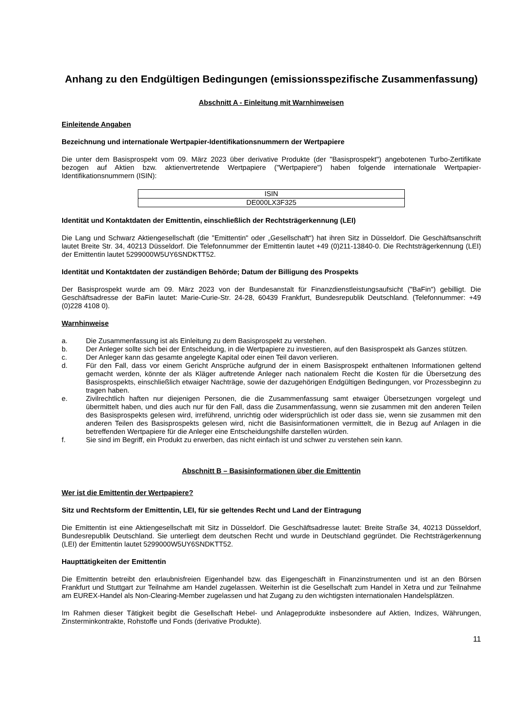Anhang zu den Endgültigen Bedingungen (emissionsspezifische Zusammenfassung)
Abschnitt A - Einleitung mit Warnhinweisen
Einleitende Angaben
Bezeichnung und internationale Wertpapier-Identifikationsnummern der Wertpapiere
Die unter dem Basisprospekt vom 09. März 2023 über derivative Produkte (der "Basisprospekt") angebotenen Turbo-Zertifikate bezogen auf Aktien bzw. aktienvertretende Wertpapiere ("Wertpapiere") haben folgende internationale Wertpapier-Identifikationsnummern (ISIN):
| ISIN |
| DE000LX3F325 |
Identität und Kontaktdaten der Emittentin, einschließlich der Rechtsträgerkennung (LEI)
Die Lang und Schwarz Aktiengesellschaft (die "Emittentin" oder „Gesellschaft“) hat ihren Sitz in Düsseldorf. Die Geschäftsanschrift lautet Breite Str. 34, 40213 Düsseldorf. Die Telefonnummer der Emittentin lautet +49 (0)211-13840-0. Die Rechtsträgerkennung (LEI) der Emittentin lautet 5299000W5UY6SNDKTT52.
Identität und Kontaktdaten der zuständigen Behörde; Datum der Billigung des Prospekts
Der Basisprospekt wurde am 09. März 2023 von der Bundesanstalt für Finanzdienstleistungsaufsicht ("BaFin") gebilligt. Die Geschäftsadresse der BaFin lautet: Marie-Curie-Str. 24-28, 60439 Frankfurt, Bundesrepublik Deutschland. (Telefonnummer: +49 (0)228 4108 0).
Warnhinweise
a. Die Zusammenfassung ist als Einleitung zu dem Basisprospekt zu verstehen.
b. Der Anleger sollte sich bei der Entscheidung, in die Wertpapiere zu investieren, auf den Basisprospekt als Ganzes stützen.
c. Der Anleger kann das gesamte angelegte Kapital oder einen Teil davon verlieren.
d. Für den Fall, dass vor einem Gericht Ansprüche aufgrund der in einem Basisprospekt enthaltenen Informationen geltend gemacht werden, könnte der als Kläger auftretende Anleger nach nationalem Recht die Kosten für die Übersetzung des Basisprospekts, einschließlich etwaiger Nachträge, sowie der dazugehörigen Endgültigen Bedingungen, vor Prozessbeginn zu tragen haben.
e. Zivilrechtlich haften nur diejenigen Personen, die die Zusammenfassung samt etwaiger Übersetzungen vorgelegt und übermittelt haben, und dies auch nur für den Fall, dass die Zusammenfassung, wenn sie zusammen mit den anderen Teilen des Basisprospekts gelesen wird, irreführend, unrichtig oder widersprüchlich ist oder dass sie, wenn sie zusammen mit den anderen Teilen des Basisprospekts gelesen wird, nicht die Basisinformationen vermittelt, die in Bezug auf Anlagen in die betreffenden Wertpapiere für die Anleger eine Entscheidungshilfe darstellen würden.
f. Sie sind im Begriff, ein Produkt zu erwerben, das nicht einfach ist und schwer zu verstehen sein kann.
Abschnitt B – Basisinformationen über die Emittentin
Wer ist die Emittentin der Wertpapiere?
Sitz und Rechtsform der Emittentin, LEI, für sie geltendes Recht und Land der Eintragung
Die Emittentin ist eine Aktiengesellschaft mit Sitz in Düsseldorf. Die Geschäftsadresse lautet: Breite Straße 34, 40213 Düsseldorf, Bundesrepublik Deutschland. Sie unterliegt dem deutschen Recht und wurde in Deutschland gegründet. Die Rechtsträgerkennung (LEI) der Emittentin lautet 5299000W5UY6SNDKTT52.
Haupttätigkeiten der Emittentin
Die Emittentin betreibt den erlaubnisfreien Eigenhandel bzw. das Eigengeschäft in Finanzinstrumenten und ist an den Börsen Frankfurt und Stuttgart zur Teilnahme am Handel zugelassen. Weiterhin ist die Gesellschaft zum Handel in Xetra und zur Teilnahme am EUREX-Handel als Non-Clearing-Member zugelassen und hat Zugang zu den wichtigsten internationalen Handelsplätzen.
Im Rahmen dieser Tätigkeit begibt die Gesellschaft Hebel- und Anlageprodukte insbesondere auf Aktien, Indizes, Währungen, Zinsterminkontrakte, Rohstoffe und Fonds (derivative Produkte).
11